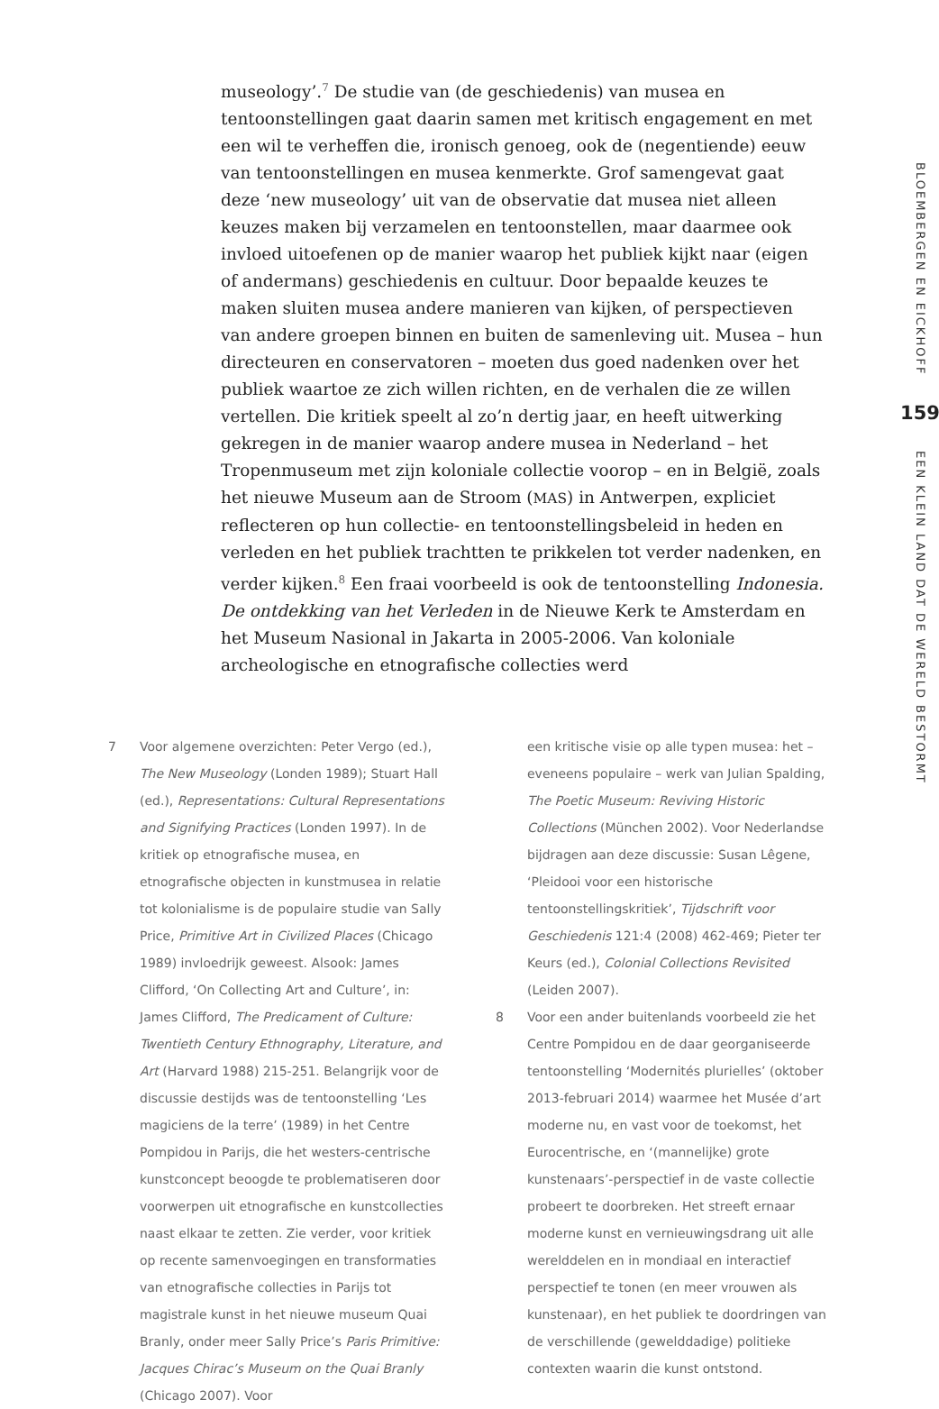museology’.<sup>7</sup> De studie van (de geschiedenis) van musea en tentoonstellingen gaat daarin samen met kritisch engagement en met een wil te verheffen die, ironisch genoeg, ook de (negentiende) eeuw van tentoonstellingen en musea kenmerkte. Grof samengevat gaat deze ‘new museology’ uit van de observatie dat musea niet alleen keuzes maken bij verzamelen en tentoonstellen, maar daarmee ook invloed uitoefenen op de manier waarop het publiek kijkt naar (eigen of andermans) geschiedenis en cultuur. Door bepaalde keuzes te maken sluiten musea andere manieren van kijken, of perspectieven van andere groepen binnen en buiten de samenleving uit. Musea – hun directeuren en conservatoren – moeten dus goed nadenken over het publiek waartoe ze zich willen richten, en de verhalen die ze willen vertellen. Die kritiek speelt al zo’n dertig jaar, en heeft uitwerking gekregen in de manier waarop andere musea in Nederland – het Tropenmuseum met zijn koloniale collectie voorop – en in België, zoals het nieuwe Museum aan de Stroom (MAS) in Antwerpen, expliciet reflecteren op hun collectie- en tentoonstellingsbeleid in heden en verleden en het publiek trachtten te prikkelen tot verder nadenken, en verder kijken.<sup>8</sup> Een fraai voorbeeld is ook de tentoonstelling Indonesia. De ontdekking van het Verleden in de Nieuwe Kerk te Amsterdam en het Museum Nasional in Jakarta in 2005-2006. Van koloniale archeologische en etnografische collecties werd
7 Voor algemene overzichten: Peter Vergo (ed.), The New Museology (Londen 1989); Stuart Hall (ed.), Representations: Cultural Representations and Signifying Practices (Londen 1997). In de kritiek op etnografische musea, en etnografische objecten in kunstmusea in relatie tot kolonialisme is de populaire studie van Sally Price, Primitive Art in Civilized Places (Chicago 1989) invloedrijk geweest. Alsook: James Clifford, ‘On Collecting Art and Culture’, in: James Clifford, The Predicament of Culture: Twentieth Century Ethnography, Literature, and Art (Harvard 1988) 215-251. Belangrijk voor de discussie destijds was de tentoonstelling ‘Les magiciens de la terre’ (1989) in het Centre Pompidou in Parijs, die het westers-centrische kunstconcept beoogde te problematiseren door voorwerpen uit etnografische en kunstcollecties naast elkaar te zetten. Zie verder, voor kritiek op recente samenvoegingen en transformaties van etnografische collecties in Parijs tot magistrale kunst in het nieuwe museum Quai Branly, onder meer Sally Price’s Paris Primitive: Jacques Chirac’s Museum on the Quai Branly (Chicago 2007). Voor
een kritische visie op alle typen musea: het – eveneens populaire – werk van Julian Spalding, The Poetic Museum: Reviving Historic Collections (München 2002). Voor Nederlandse bijdragen aan deze discussie: Susan Lêgene, ‘Pleidooi voor een historische tentoonstellingskritiek’, Tijdschrift voor Geschiedenis 121:4 (2008) 462-469; Pieter ter Keurs (ed.), Colonial Collections Revisited (Leiden 2007).
8 Voor een ander buitenlands voorbeeld zie het Centre Pompidou en de daar georganiseerde tentoonstelling ‘Modernités plurielles’ (oktober 2013-februari 2014) waarmee het Musée d’art moderne nu, en vast voor de toekomst, het Eurocentrische, en ‘(mannelijke) grote kunstenaars’-perspectief in de vaste collectie probeert te doorbreken. Het streeft ernaar moderne kunst en vernieuwingsdrang uit alle werelddelen en in mondiaal en interactief perspectief te tonen (en meer vrouwen als kunstenaar), en het publiek te doordringen van de verschillende (gewelddadige) politieke contexten waarin die kunst ontstond.
BLOEMBERGEN EN EICKHOFF
159
EEN KLEIN LAND DAT DE WERELD BESTORMT